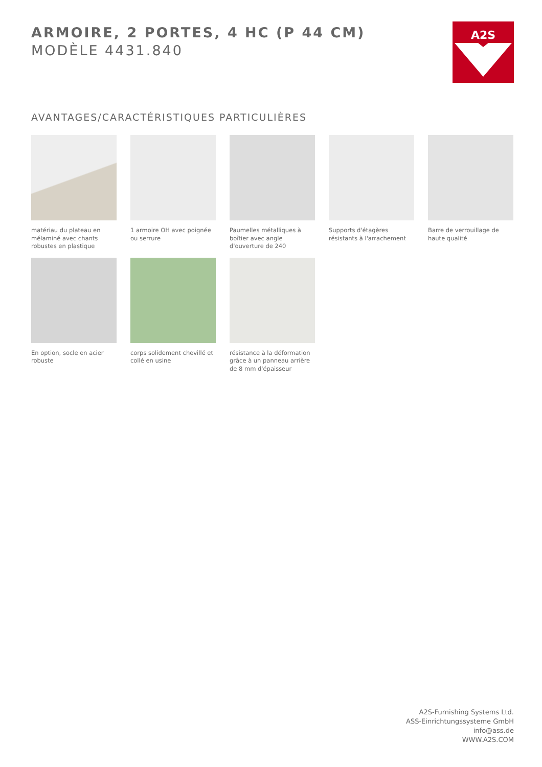ARMOIRE, 2 PORTES, 4 HC (P 44 CM)
MODÈLE 4431.840
A2S
AVANTAGES/CARACTÉRISTIQUES PARTICULIÈRES
matériau du plateau en mélaminé avec chants robustes en plastique
1 armoire OH avec poignée ou serrure
Paumelles métalliques à boîtier avec angle d'ouverture de 240
Supports d'étagères résistants à l'arrachement
Barre de verrouillage de haute qualité
En option, socle en acier robuste
corps solidement chevillé et collé en usine
résistance à la déformation grâce à un panneau arrière de 8 mm d'épaisseur
A2S-Furnishing Systems Ltd.
ASS-Einrichtungssysteme GmbH
info@ass.de
WWW.A2S.COM